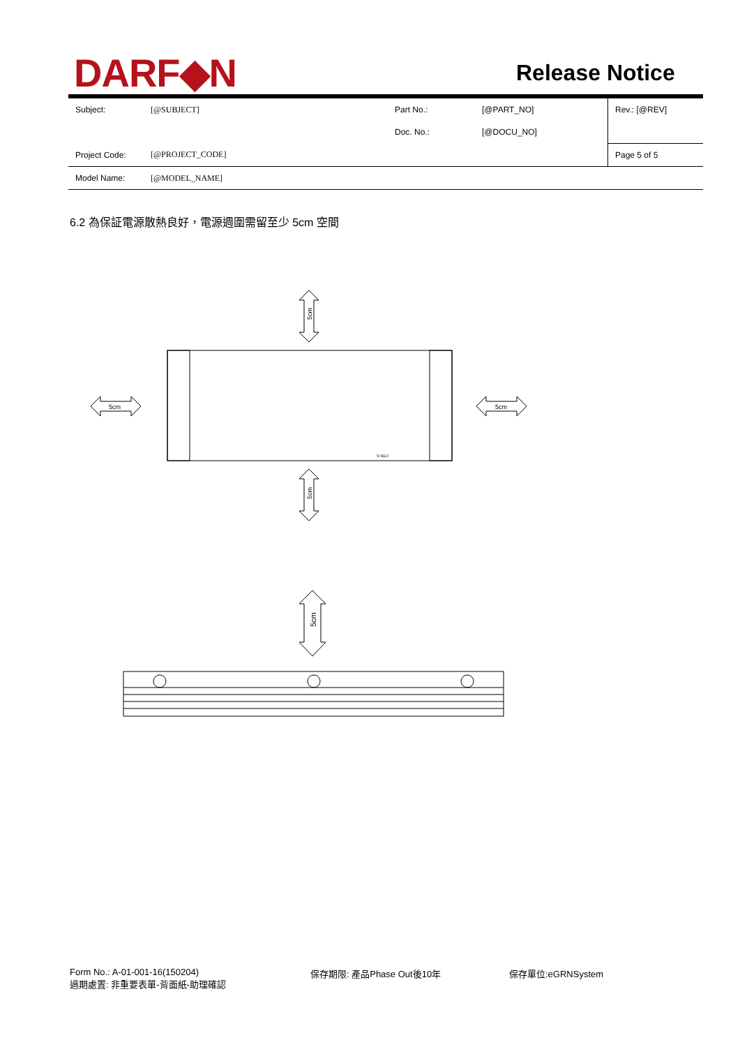DARF◆N Release Notice
| Subject: | [@SUBJECT] | Part No.: | [@PART_NO] | Rev.: [@REV] |
| | | Doc. No.: | [@DOCU_NO] | |
| Project Code: | [@PROJECT_CODE] | | | Page 5 of 5 |
| Model Name: | [@MODEL_NAME] | | | |
6.2 為保証電源散熱良好，電源週圍需留至少 5cm 空間
5cm
5cm
5cm
5cm
V ADJ
5cm
Form No.: A-01-001-16(150204)
過期處置: 非重要表單-背面紙-助理確認
保存期限: 產品Phase Out後10年 保存單位:eGRNSystem